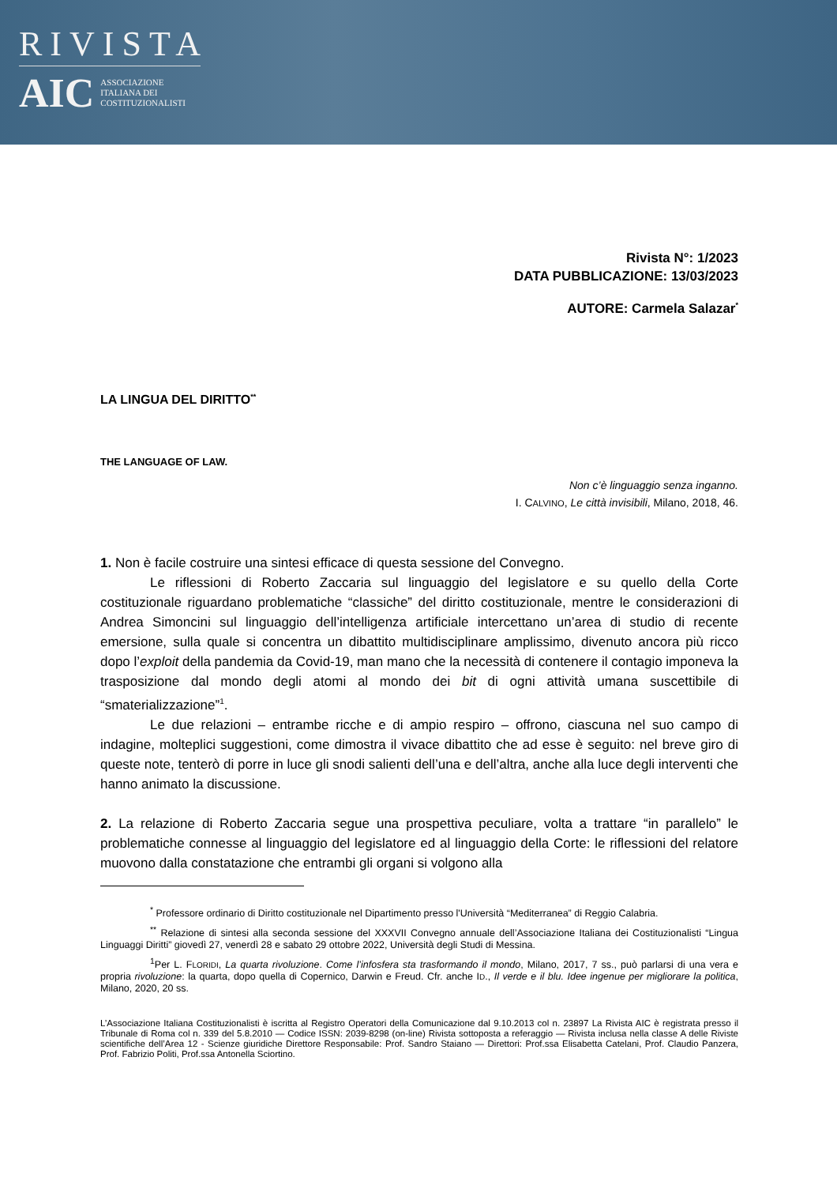RIVISTA
AIC ASSOCIAZIONE
ITALIANA DEI
COSTITUZIONALISTI
Rivista N°: 1/2023
DATA PUBBLICAZIONE: 13/03/2023
AUTORE: Carmela Salazar<sup>*</sup>
LA LINGUA DEL DIRITTO<sup>**</sup>
THE LANGUAGE OF LAW.
Non c’è linguaggio senza inganno.
I. CALVINO, Le città invisibili, Milano, 2018, 46.
1. Non è facile costruire una sintesi efficace di questa sessione del Convegno.
Le riflessioni di Roberto Zaccaria sul linguaggio del legislatore e su quello della Corte costituzionale riguardano problematiche “classiche” del diritto costituzionale, mentre le considerazioni di Andrea Simoncini sul linguaggio dell’intelligenza artificiale intercettano un’area di studio di recente emersione, sulla quale si concentra un dibattito multidisciplinare amplissimo, divenuto ancora più ricco dopo l’exploit della pandemia da Covid-19, man mano che la necessità di contenere il contagio imponeva la trasposizione dal mondo degli atomi al mondo dei bit di ogni attività umana suscettibile di “smaterializzazione”<sup>1</sup>.
Le due relazioni – entrambe ricche e di ampio respiro – offrono, ciascuna nel suo campo di indagine, molteplici suggestioni, come dimostra il vivace dibattito che ad esse è seguito: nel breve giro di queste note, tenterò di porre in luce gli snodi salienti dell’una e dell’altra, anche alla luce degli interventi che hanno animato la discussione.
2. La relazione di Roberto Zaccaria segue una prospettiva peculiare, volta a trattare “in parallelo” le problematiche connesse al linguaggio del legislatore ed al linguaggio della Corte: le riflessioni del relatore muovono dalla constatazione che entrambi gli organi si volgono alla
<sup>*</sup> Professore ordinario di Diritto costituzionale nel Dipartimento presso l'Università “Mediterranea” di Reggio Calabria.
<sup>**</sup> Relazione di sintesi alla seconda sessione del XXXVII Convegno annuale dell’Associazione Italiana dei Costituzionalisti “Lingua Linguaggi Diritti” giovedì 27, venerdì 28 e sabato 29 ottobre 2022, Università degli Studi di Messina.
<sup>1</sup> Per L. FLORIDI, La quarta rivoluzione. Come l’infosfera sta trasformando il mondo, Milano, 2017, 7 ss., può parlarsi di una vera e propria rivoluzione: la quarta, dopo quella di Copernico, Darwin e Freud. Cfr. anche ID., Il verde e il blu. Idee ingenue per migliorare la politica, Milano, 2020, 20 ss.
L’Associazione Italiana Costituzionalisti è iscritta al Registro Operatori della Comunicazione dal 9.10.2013 col n. 23897 La Rivista AIC è registrata presso il Tribunale di Roma col n. 339 del 5.8.2010 — Codice ISSN: 2039-8298 (on-line) Rivista sottoposta a referaggio — Rivista inclusa nella classe A delle Riviste scientifiche dell’Area 12 - Scienze giuridiche Direttore Responsabile: Prof. Sandro Staiano — Direttori: Prof.ssa Elisabetta Catelani, Prof. Claudio Panzera, Prof. Fabrizio Politi, Prof.ssa Antonella Sciortino.